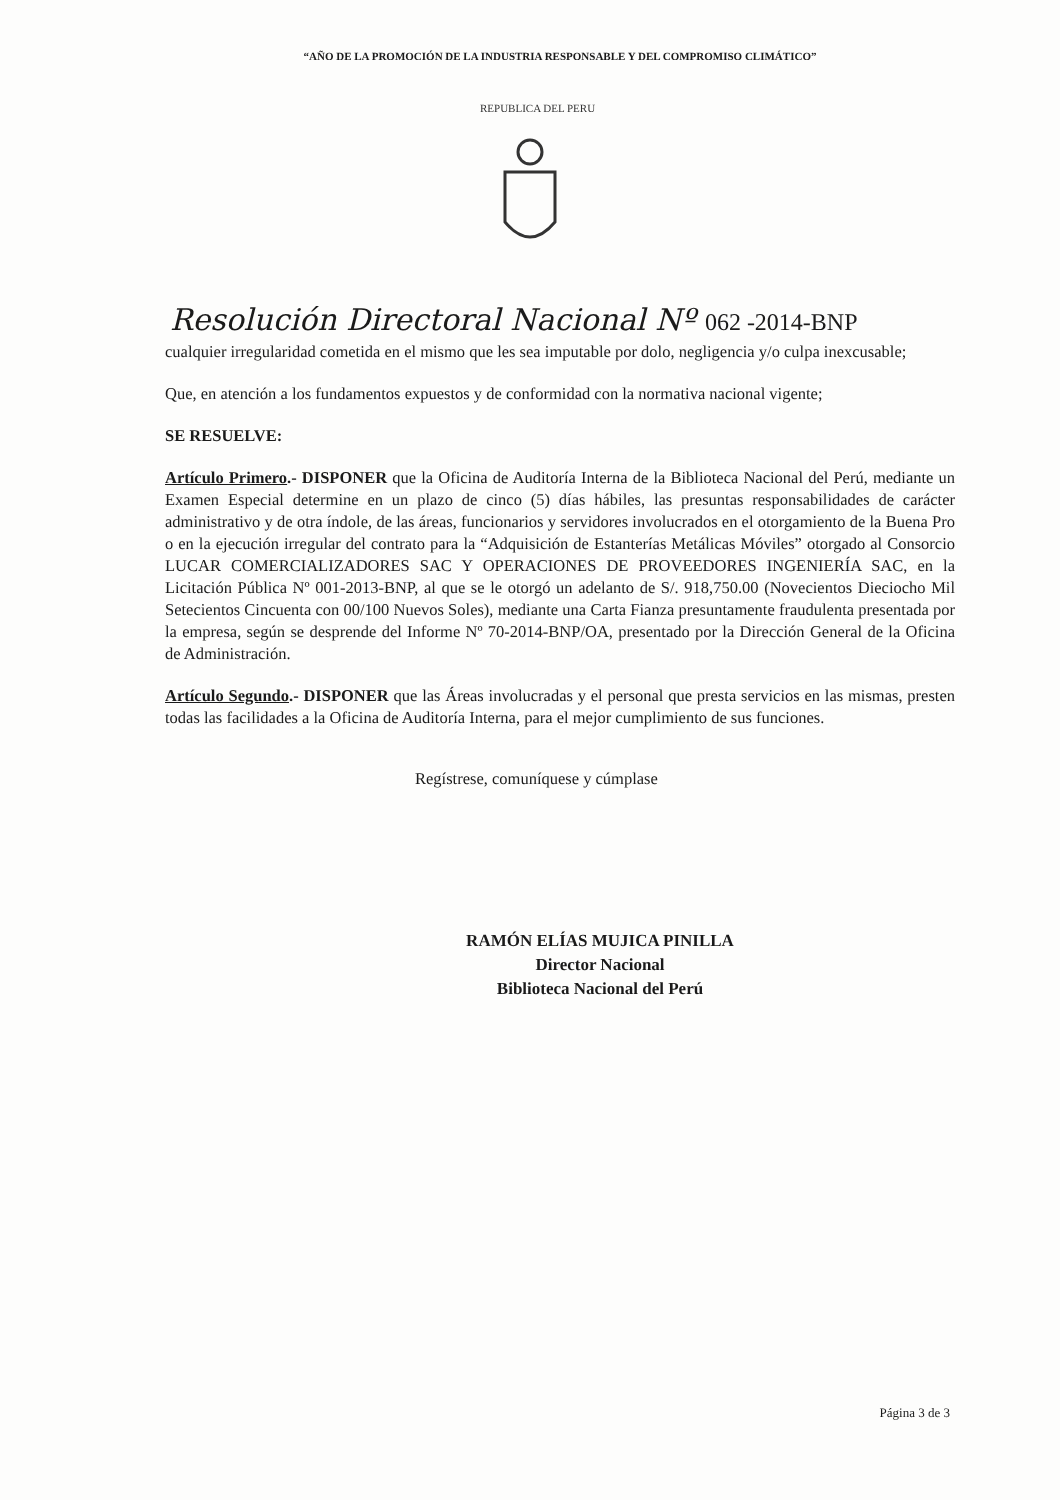“AÑO DE LA PROMOCIÓN DE LA INDUSTRIA RESPONSABLE Y DEL COMPROMISO CLIMÁTICO”
REPUBLICA DEL PERU
Resolución Directoral Nacional Nº 062 -2014-BNP
cualquier irregularidad cometida en el mismo que les sea imputable por dolo, negligencia y/o culpa inexcusable;
Que, en atención a los fundamentos expuestos y de conformidad con la normativa nacional vigente;
SE RESUELVE:
Artículo Primero.- DISPONER que la Oficina de Auditoría Interna de la Biblioteca Nacional del Perú, mediante un Examen Especial determine en un plazo de cinco (5) días hábiles, las presuntas responsabilidades de carácter administrativo y de otra índole, de las áreas, funcionarios y servidores involucrados en el otorgamiento de la Buena Pro o en la ejecución irregular del contrato para la “Adquisición de Estanterías Metálicas Móviles” otorgado al Consorcio LUCAR COMERCIALIZADORES SAC Y OPERACIONES DE PROVEEDORES INGENIERÍA SAC, en la Licitación Pública Nº 001-2013-BNP, al que se le otorgó un adelanto de S/. 918,750.00 (Novecientos Dieciocho Mil Setecientos Cincuenta con 00/100 Nuevos Soles), mediante una Carta Fianza presuntamente fraudulenta presentada por la empresa, según se desprende del Informe Nº 70-2014-BNP/OA, presentado por la Dirección General de la Oficina de Administración.
Artículo Segundo.- DISPONER que las Áreas involucradas y el personal que presta servicios en las mismas, presten todas las facilidades a la Oficina de Auditoría Interna, para el mejor cumplimiento de sus funciones.
Regístrese, comuníquese y cúmplase
RAMÓN ELÍAS MUJICA PINILLA
Director Nacional
Biblioteca Nacional del Perú
Página 3 de 3